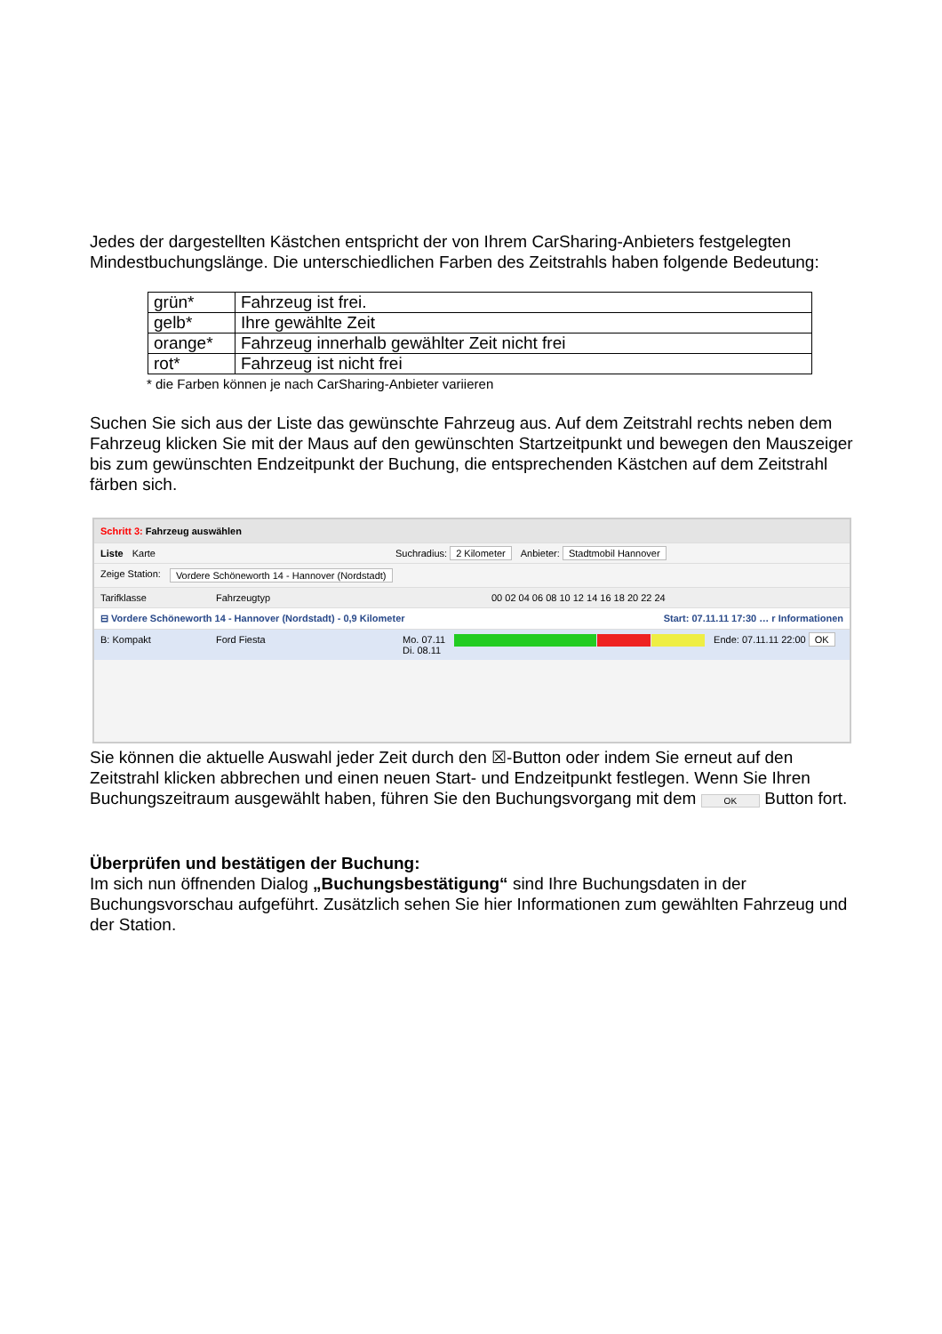Jedes der dargestellten Kästchen entspricht der von Ihrem CarSharing-Anbieters festgelegten Mindestbuchungslänge. Die unterschiedlichen Farben des Zeitstrahls haben folgende Bedeutung:
| grün* | Fahrzeug ist frei. |
| gelb* | Ihre gewählte Zeit |
| orange* | Fahrzeug innerhalb gewählter Zeit nicht frei |
| rot* | Fahrzeug ist nicht frei |
* die Farben können je nach CarSharing-Anbieter variieren
Suchen Sie sich aus der Liste das gewünschte Fahrzeug aus. Auf dem Zeitstrahl rechts neben dem Fahrzeug klicken Sie mit der Maus auf den gewünschten Startzeitpunkt und bewegen den Mauszeiger bis zum gewünschten Endzeitpunkt der Buchung, die entsprechenden Kästchen auf dem Zeitstrahl färben sich.
Schritt 3: Fahrzeug auswählen
Liste Karte Suchradius: 2 Kilometer Anbieter: Stadtmobil Hannover
Zeige Station: Vordere Schöneworth 14 - Hannover (Nordstadt)
Tarifklasse Fahrzeugtyp 00 02 04 06 08 10 12 14 16 18 20 22 24
⊟ Vordere Schöneworth 14 - Hannover (Nordstadt) - 0,9 Kilometer Start: 07.11.11 17:30 … r Informationen
B: Kompakt Ford Fiesta Mo. 07.11
Di. 08.11
Ende: 07.11.11 22:00 OK
Sie können die aktuelle Auswahl jeder Zeit durch den ☒-Button oder indem Sie erneut auf den Zeitstrahl klicken abbrechen und einen neuen Start- und Endzeitpunkt festlegen. Wenn Sie Ihren Buchungszeitraum ausgewählt haben, führen Sie den Buchungsvorgang mit dem OK Button fort.
Überprüfen und bestätigen der Buchung:
Im sich nun öffnenden Dialog „Buchungsbestätigung“ sind Ihre Buchungsdaten in der Buchungsvorschau aufgeführt. Zusätzlich sehen Sie hier Informationen zum gewählten Fahrzeug und der Station.